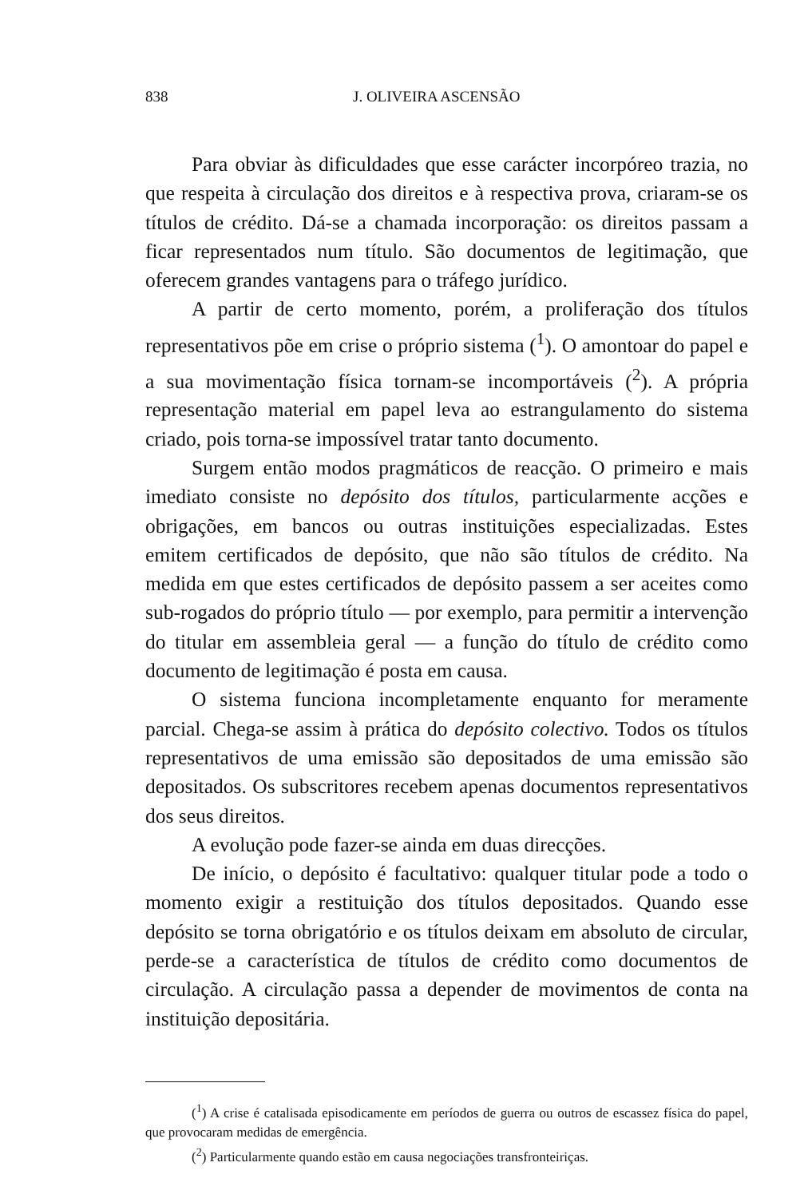838 J. OLIVEIRA ASCENSÃO
Para obviar às dificuldades que esse carácter incorpóreo trazia, no que respeita à circulação dos direitos e à respectiva prova, criaram-se os títulos de crédito. Dá-se a chamada incorporação: os direitos passam a ficar representados num título. São documentos de legitimação, que oferecem grandes vantagens para o tráfego jurídico.
A partir de certo momento, porém, a proliferação dos títulos representativos põe em crise o próprio sistema (<sup>1</sup>). O amontoar do papel e a sua movimentação física tornam-se incomportáveis (<sup>2</sup>). A própria representação material em papel leva ao estrangulamento do sistema criado, pois torna-se impossível tratar tanto documento.
Surgem então modos pragmáticos de reacção. O primeiro e mais imediato consiste no depósito dos títulos, particularmente acções e obrigações, em bancos ou outras instituições especializadas. Estes emitem certificados de depósito, que não são títulos de crédito. Na medida em que estes certificados de depósito passem a ser aceites como sub-rogados do próprio título — por exemplo, para permitir a intervenção do titular em assembleia geral — a função do título de crédito como documento de legitimação é posta em causa.
O sistema funciona incompletamente enquanto for meramente parcial. Chega-se assim à prática do depósito colectivo. Todos os títulos representativos de uma emissão são depositados de uma emissão são depositados. Os subscritores recebem apenas documentos representativos dos seus direitos.
A evolução pode fazer-se ainda em duas direcções.
De início, o depósito é facultativo: qualquer titular pode a todo o momento exigir a restituição dos títulos depositados. Quando esse depósito se torna obrigatório e os títulos deixam em absoluto de circular, perde-se a característica de títulos de crédito como documentos de circulação. A circulação passa a depender de movimentos de conta na instituição depositária.
(<sup>1</sup>) A crise é catalisada episodicamente em períodos de guerra ou outros de escassez física do papel, que provocaram medidas de emergência.
(<sup>2</sup>) Particularmente quando estão em causa negociações transfronteiriças.